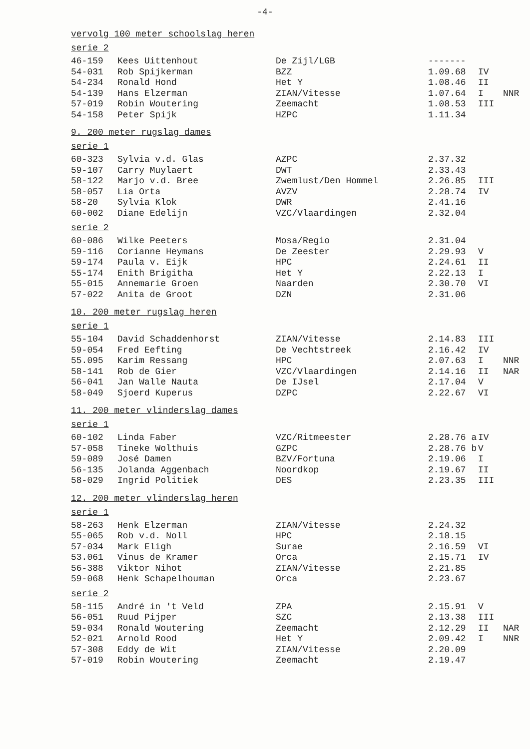-4-
vervolg 100 meter schoolslag heren
serie 2
| 46-159 | Kees Uittenhout | De Zijl/LGB | ------- | | |
| 54-031 | Rob Spijkerman | BZZ | 1.09.68 | IV | |
| 54-234 | Ronald Hond | Het Y | 1.08.46 | II | |
| 54-139 | Hans Elzerman | ZIAN/Vitesse | 1.07.64 | I | NNR |
| 57-019 | Robin Woutering | Zeemacht | 1.08.53 | III | |
| 54-158 | Peter Spijk | HZPC | 1.11.34 | | |
9. 200 meter rugslag dames
serie 1
| 60-323 | Sylvia v.d. Glas | AZPC | 2.37.32 | |
| 59-107 | Carry Muylaert | DWT | 2.33.43 | |
| 58-122 | Marjo v.d. Bree | Zwemlust/Den Hommel | 2.26.85 | III |
| 58-057 | Lia Orta | AVZV | 2.28.74 | IV |
| 58-20 | Sylvia Klok | DWR | 2.41.16 | |
| 60-002 | Diane Edelijn | VZC/Vlaardingen | 2.32.04 | |
serie 2
| 60-086 | Wilke Peeters | Mosa/Regio | 2.31.04 | |
| 59-116 | Corianne Heymans | De Zeester | 2.29.93 | V |
| 59-174 | Paula v. Eijk | HPC | 2.24.61 | II |
| 55-174 | Enith Brigitha | Het Y | 2.22.13 | I |
| 55-015 | Annemarie Groen | Naarden | 2.30.70 | VI |
| 57-022 | Anita de Groot | DZN | 2.31.06 | |
10. 200 meter rugslag heren
serie 1
| 55-104 | David Schaddenhorst | ZIAN/Vitesse | 2.14.83 | III | |
| 59-054 | Fred Eefting | De Vechtstreek | 2.16.42 | IV | |
| 55.095 | Karim Ressang | HPC | 2.07.63 | I | NNR |
| 58-141 | Rob de Gier | VZC/Vlaardingen | 2.14.16 | II | NAR |
| 56-041 | Jan Walle Nauta | De IJsel | 2.17.04 | V | |
| 58-049 | Sjoerd Kuperus | DZPC | 2.22.67 | VI | |
11. 200 meter vlinderslag dames
serie 1
| 60-102 | Linda Faber | VZC/Ritmeester | 2.28.76 a | IV |
| 57-058 | Tineke Wolthuis | GZPC | 2.28.76 b | V |
| 59-089 | José Damen | BZV/Fortuna | 2.19.06 | I |
| 56-135 | Jolanda Aggenbach | Noordkop | 2.19.67 | II |
| 58-029 | Ingrid Politiek | DES | 2.23.35 | III |
12. 200 meter vlinderslag heren
serie 1
| 58-263 | Henk Elzerman | ZIAN/Vitesse | 2.24.32 | |
| 55-065 | Rob v.d. Noll | HPC | 2.18.15 | |
| 57-034 | Mark Eligh | Surae | 2.16.59 | VI |
| 53.061 | Vinus de Kramer | Orca | 2.15.71 | IV |
| 56-388 | Viktor Nihot | ZIAN/Vitesse | 2.21.85 | |
| 59-068 | Henk Schapelhouman | Orca | 2.23.67 | |
serie 2
| 58-115 | André in 't Veld | ZPA | 2.15.91 | V | |
| 56-051 | Ruud Pijper | SZC | 2.13.38 | III | |
| 59-034 | Ronald Woutering | Zeemacht | 2.12.29 | II | NAR |
| 52-021 | Arnold Rood | Het Y | 2.09.42 | I | NNR |
| 57-308 | Eddy de Wit | ZIAN/Vitesse | 2.20.09 | | |
| 57-019 | Robin Woutering | Zeemacht | 2.19.47 | | |